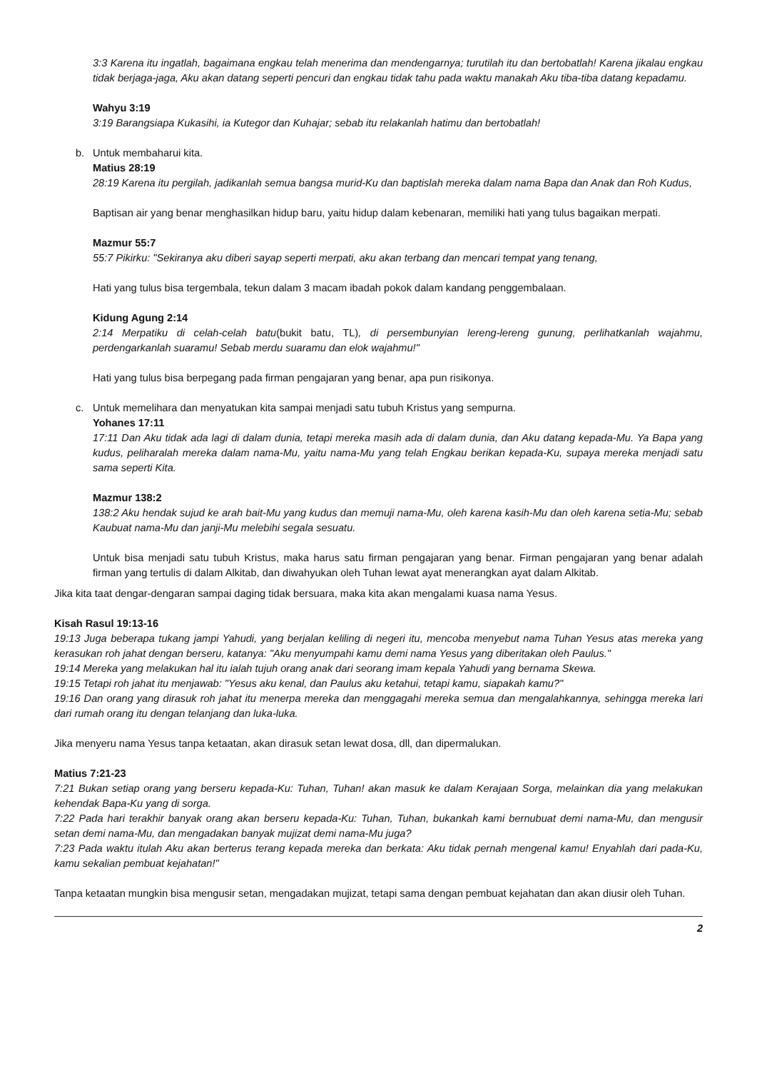3:3 Karena itu ingatlah, bagaimana engkau telah menerima dan mendengarnya; turutilah itu dan bertobatlah! Karena jikalau engkau tidak berjaga-jaga, Aku akan datang seperti pencuri dan engkau tidak tahu pada waktu manakah Aku tiba-tiba datang kepadamu.
Wahyu 3:19
3:19 Barangsiapa Kukasihi, ia Kutegor dan Kuhajar; sebab itu relakanlah hatimu dan bertobatlah!
b. Untuk membaharui kita.
Matius 28:19
28:19 Karena itu pergilah, jadikanlah semua bangsa murid-Ku dan baptislah mereka dalam nama Bapa dan Anak dan Roh Kudus,
Baptisan air yang benar menghasilkan hidup baru, yaitu hidup dalam kebenaran, memiliki hati yang tulus bagaikan merpati.
Mazmur 55:7
55:7 Pikirku: "Sekiranya aku diberi sayap seperti merpati, aku akan terbang dan mencari tempat yang tenang,
Hati yang tulus bisa tergembala, tekun dalam 3 macam ibadah pokok dalam kandang penggembalaan.
Kidung Agung 2:14
2:14 Merpatiku di celah-celah batu(bukit batu, TL), di persembunyian lereng-lereng gunung, perlihatkanlah wajahmu, perdengarkanlah suaramu! Sebab merdu suaramu dan elok wajahmu!"
Hati yang tulus bisa berpegang pada firman pengajaran yang benar, apa pun risikonya.
c. Untuk memelihara dan menyatukan kita sampai menjadi satu tubuh Kristus yang sempurna.
Yohanes 17:11
17:11 Dan Aku tidak ada lagi di dalam dunia, tetapi mereka masih ada di dalam dunia, dan Aku datang kepada-Mu. Ya Bapa yang kudus, peliharalah mereka dalam nama-Mu, yaitu nama-Mu yang telah Engkau berikan kepada-Ku, supaya mereka menjadi satu sama seperti Kita.
Mazmur 138:2
138:2 Aku hendak sujud ke arah bait-Mu yang kudus dan memuji nama-Mu, oleh karena kasih-Mu dan oleh karena setia-Mu; sebab Kaubuat nama-Mu dan janji-Mu melebihi segala sesuatu.
Untuk bisa menjadi satu tubuh Kristus, maka harus satu firman pengajaran yang benar. Firman pengajaran yang benar adalah firman yang tertulis di dalam Alkitab, dan diwahyukan oleh Tuhan lewat ayat menerangkan ayat dalam Alkitab.
Jika kita taat dengar-dengaran sampai daging tidak bersuara, maka kita akan mengalami kuasa nama Yesus.
Kisah Rasul 19:13-16
19:13 Juga beberapa tukang jampi Yahudi, yang berjalan keliling di negeri itu, mencoba menyebut nama Tuhan Yesus atas mereka yang kerasukan roh jahat dengan berseru, katanya: "Aku menyumpahi kamu demi nama Yesus yang diberitakan oleh Paulus."
19:14 Mereka yang melakukan hal itu ialah tujuh orang anak dari seorang imam kepala Yahudi yang bernama Skewa.
19:15 Tetapi roh jahat itu menjawab: "Yesus aku kenal, dan Paulus aku ketahui, tetapi kamu, siapakah kamu?"
19:16 Dan orang yang dirasuk roh jahat itu menerpa mereka dan menggagahi mereka semua dan mengalahkannya, sehingga mereka lari dari rumah orang itu dengan telanjang dan luka-luka.
Jika menyeru nama Yesus tanpa ketaatan, akan dirasuk setan lewat dosa, dll, dan dipermalukan.
Matius 7:21-23
7:21 Bukan setiap orang yang berseru kepada-Ku: Tuhan, Tuhan! akan masuk ke dalam Kerajaan Sorga, melainkan dia yang melakukan kehendak Bapa-Ku yang di sorga.
7:22 Pada hari terakhir banyak orang akan berseru kepada-Ku: Tuhan, Tuhan, bukankah kami bernubuat demi nama-Mu, dan mengusir setan demi nama-Mu, dan mengadakan banyak mujizat demi nama-Mu juga?
7:23 Pada waktu itulah Aku akan berterus terang kepada mereka dan berkata: Aku tidak pernah mengenal kamu! Enyahlah dari pada-Ku, kamu sekalian pembuat kejahatan!"
Tanpa ketaatan mungkin bisa mengusir setan, mengadakan mujizat, tetapi sama dengan pembuat kejahatan dan akan diusir oleh Tuhan.
2